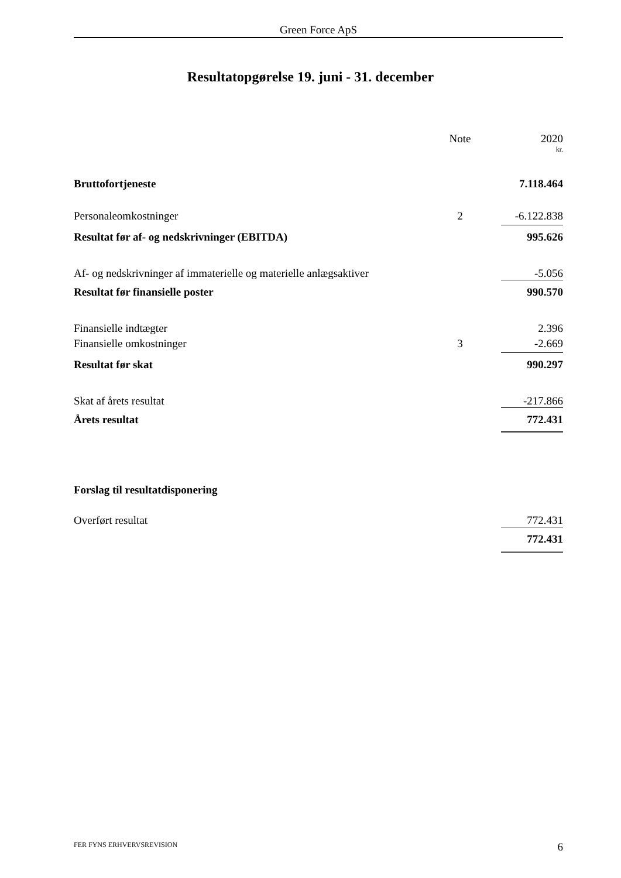Green Force ApS
Resultatopgørelse 19. juni - 31. december
| | Note | | 2020 |
| --- | --- | --- | --- |
| | | | kr. |
| Bruttofortjeneste | | | 7.118.464 |
| Personaleomkostninger | 2 | | -6.122.838 |
| Resultat før af- og nedskrivninger (EBITDA) | | | 995.626 |
| Af- og nedskrivninger af immaterielle og materielle anlægsaktiver | | | -5.056 |
| Resultat før finansielle poster | | | 990.570 |
| Finansielle indtægter | | | 2.396 |
| Finansielle omkostninger | 3 | | -2.669 |
| Resultat før skat | | | 990.297 |
| Skat af årets resultat | | | -217.866 |
| Årets resultat | | | 772.431 |
| Forslag til resultatdisponering | | | |
| Overført resultat | | | 772.431 |
| | | | 772.431 |
FER FYNS ERHVERVSREVISION 6